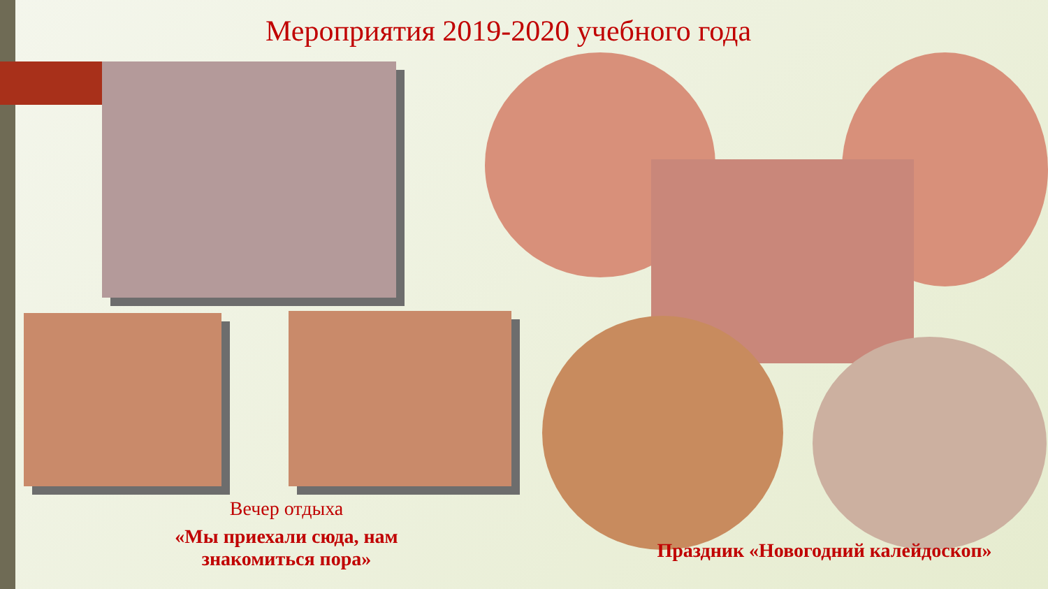Мероприятия 2019-2020 учебного года
Вечер отдыха
«Мы приехали сюда, нам знакомиться пора»
Праздник «Новогодний калейдоскоп»